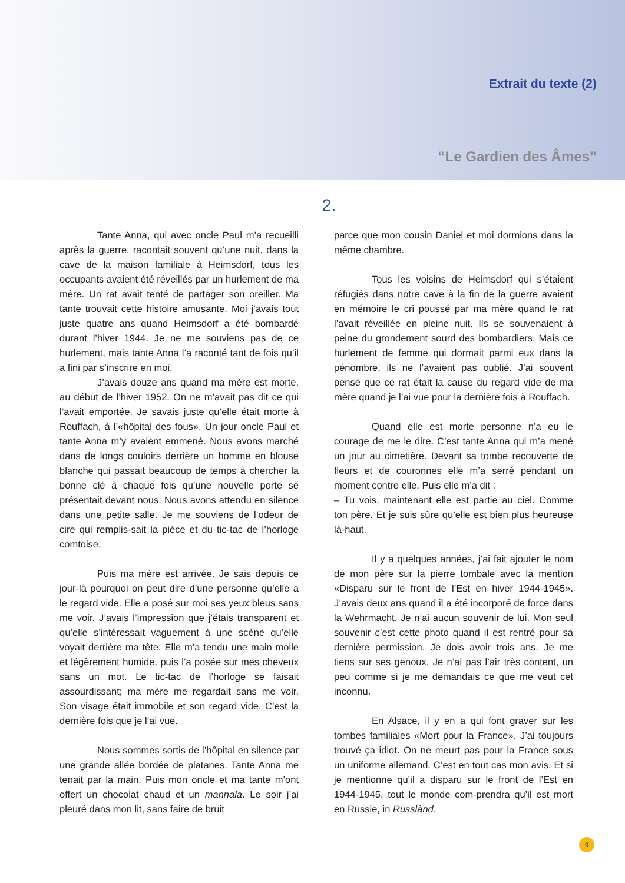Extrait du texte (2)
“Le Gardien des Âmes”
2.
Tante Anna, qui avec oncle Paul m’a recueilli après la guerre, racontait souvent qu’une nuit, dans la cave de la maison familiale à Heimsdorf, tous les occupants avaient été réveillés par un hurlement de ma mère. Un rat avait tenté de partager son oreiller. Ma tante trouvait cette histoire amusante. Moi j’avais tout juste quatre ans quand Heimsdorf a été bombardé durant l’hiver 1944. Je ne me souviens pas de ce hurlement, mais tante Anna l’a raconté tant de fois qu’il a fini par s’inscrire en moi.
J’avais douze ans quand ma mère est morte, au début de l’hiver 1952. On ne m’avait pas dit ce qui l’avait emportée. Je savais juste qu’elle était morte à Rouffach, à l’«hôpital des fous». Un jour oncle Paul et tante Anna m’y avaient emmené. Nous avons marché dans de longs couloirs derrière un homme en blouse blanche qui passait beaucoup de temps à chercher la bonne clé à chaque fois qu’une nouvelle porte se présentait devant nous. Nous avons attendu en silence dans une petite salle. Je me souviens de l’odeur de cire qui remplis-sait la pièce et du tic-tac de l’horloge comtoise.
Puis ma mère est arrivée. Je sais depuis ce jour-là pourquoi on peut dire d’une personne qu’elle a le regard vide. Elle a posé sur moi ses yeux bleus sans me voir. J’avais l’impression que j’étais transparent et qu’elle s’intéressait vaguement à une scène qu’elle voyait derrière ma tête. Elle m’a tendu une main molle et légèrement humide, puis l’a posée sur mes cheveux sans un mot. Le tic-tac de l’horloge se faisait assourdissant; ma mère me regardait sans me voir. Son visage était immobile et son regard vide. C’est la dernière fois que je l’ai vue.
Nous sommes sortis de l’hôpital en silence par une grande allée bordée de platanes. Tante Anna me tenait par la main. Puis mon oncle et ma tante m’ont offert un chocolat chaud et un mannala. Le soir j’ai pleuré dans mon lit, sans faire de bruit
parce que mon cousin Daniel et moi dormions dans la même chambre.
Tous les voisins de Heimsdorf qui s’étaient réfugiés dans notre cave à la fin de la guerre avaient en mémoire le cri poussé par ma mère quand le rat l’avait réveillée en pleine nuit. Ils se souvenaient à peine du grondement sourd des bombardiers. Mais ce hurlement de femme qui dormait parmi eux dans la pénombre, ils ne l’avaient pas oublié. J’ai souvent pensé que ce rat était la cause du regard vide de ma mère quand je l’ai vue pour la dernière fois à Rouffach.
Quand elle est morte personne n’a eu le courage de me le dire. C’est tante Anna qui m’a mené un jour au cimetière. Devant sa tombe recouverte de fleurs et de couronnes elle m’a serré pendant un moment contre elle. Puis elle m’a dit :
– Tu vois, maintenant elle est partie au ciel. Comme ton père. Et je suis sûre qu’elle est bien plus heureuse là-haut.
Il y a quelques années, j’ai fait ajouter le nom de mon père sur la pierre tombale avec la mention «Disparu sur le front de l’Est en hiver 1944-1945». J’avais deux ans quand il a été incorporé de force dans la Wehrmacht. Je n’ai aucun souvenir de lui. Mon seul souvenir c’est cette photo quand il est rentré pour sa dernière permission. Je dois avoir trois ans. Je me tiens sur ses genoux. Je n’ai pas l’air très content, un peu comme si je me demandais ce que me veut cet inconnu.
En Alsace, il y en a qui font graver sur les tombes familiales «Mort pour la France». J’ai toujours trouvé ça idiot. On ne meurt pas pour la France sous un uniforme allemand. C’est en tout cas mon avis. Et si je mentionne qu’il a disparu sur le front de l’Est en 1944-1945, tout le monde com-prendra qu’il est mort en Russie, in Russlànd.
9